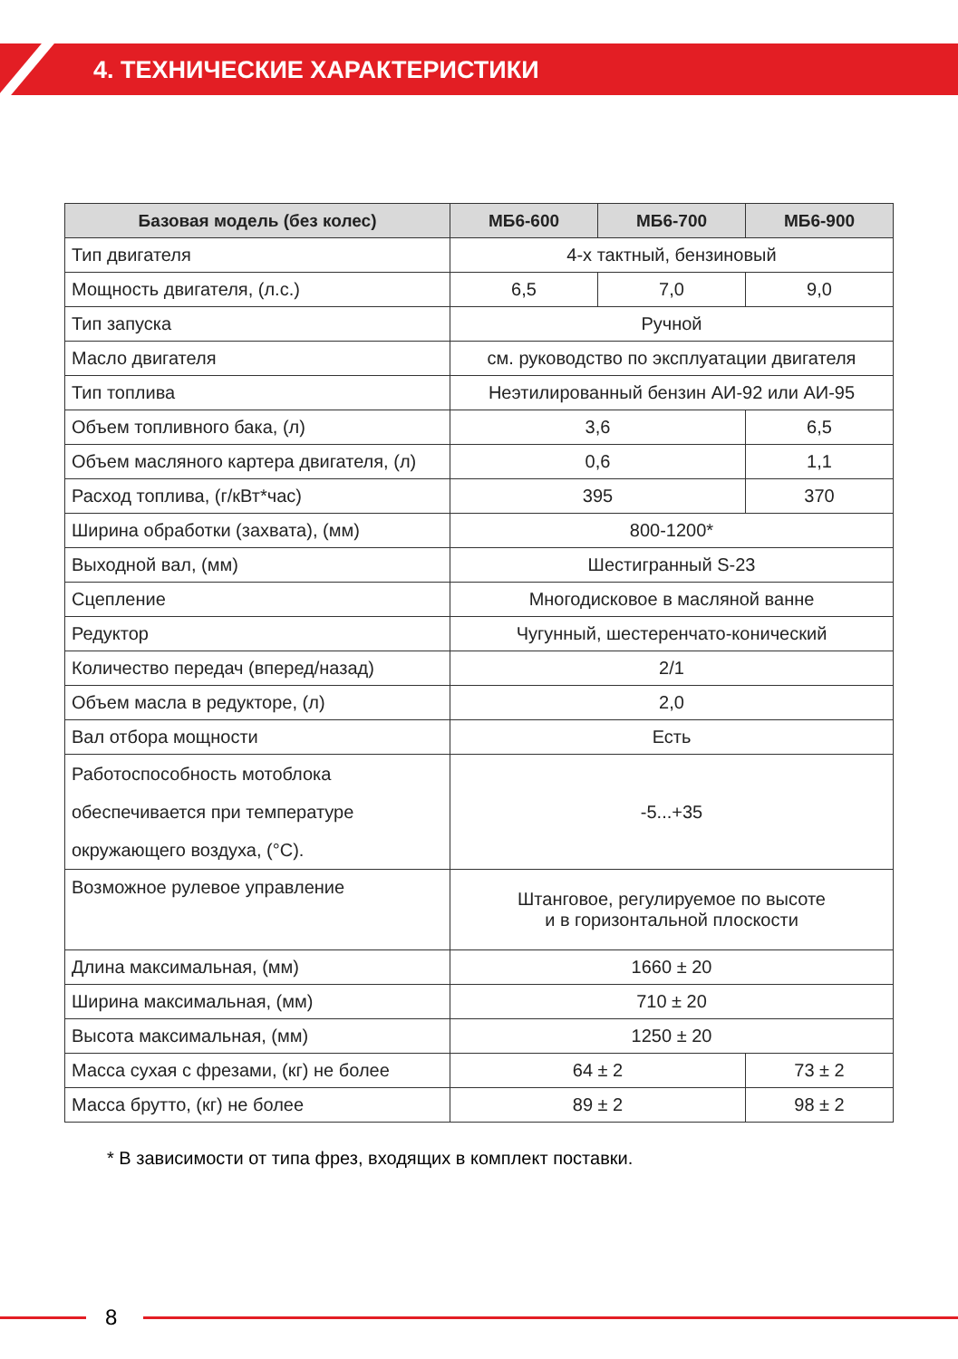4. ТЕХНИЧЕСКИЕ ХАРАКТЕРИСТИКИ
| Базовая модель (без колес) | МБ6-600 | МБ6-700 | МБ6-900 |
| --- | --- | --- | --- |
| Тип двигателя | 4-х тактный, бензиновый | | |
| Мощность двигателя, (л.с.) | 6,5 | 7,0 | 9,0 |
| Тип запуска | Ручной | | |
| Масло двигателя | см. руководство по эксплуатации двигателя | | |
| Тип топлива | Неэтилированный бензин АИ-92 или АИ-95 | | |
| Объем топливного бака, (л) | 3,6 | | 6,5 |
| Объем масляного картера двигателя, (л) | 0,6 | | 1,1 |
| Расход топлива, (г/кВт*час) | 395 | | 370 |
| Ширина обработки (захвата), (мм) | 800-1200* | | |
| Выходной вал, (мм) | Шестигранный S-23 | | |
| Сцепление | Многодисковое в масляной ванне | | |
| Редуктор | Чугунный, шестеренчато-конический | | |
| Количество передач (вперед/назад) | 2/1 | | |
| Объем масла в редукторе, (л) | 2,0 | | |
| Вал отбора мощности | Есть | | |
| Работоспособность мотоблока обеспечивается при температуре окружающего воздуха, (°С). | -5...+35 | | |
| Возможное рулевое управление | Штанговое, регулируемое по высоте и в горизонтальной плоскости | | |
| Длина максимальная, (мм) | 1660 ± 20 | | |
| Ширина максимальная, (мм) | 710 ± 20 | | |
| Высота максимальная, (мм) | 1250 ± 20 | | |
| Масса сухая с фрезами, (кг) не более | 64 ± 2 | | 73 ± 2 |
| Масса брутто, (кг) не более | 89 ± 2 | | 98 ± 2 |
* В зависимости от типа фрез, входящих в комплект поставки.
8